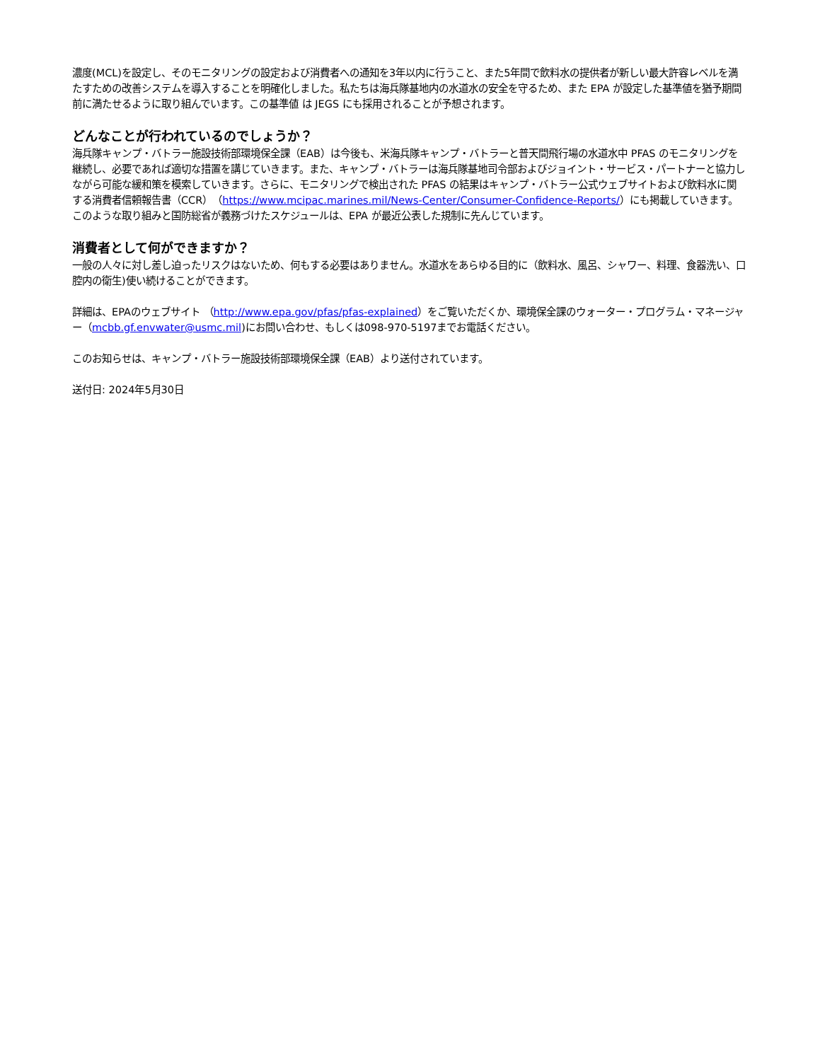濃度(MCL)を設定し、そのモニタリングの設定および消費者への通知を3年以内に行うこと、また5年間で飲料水の提供者が新しい最大許容レベルを満たすための改善システムを導入することを明確化しました。私たちは海兵隊基地内の水道水の安全を守るため、また EPA が設定した基準値を猶予期間前に満たせるように取り組んでいます。この基準値 は JEGS にも採用されることが予想されます。
どんなことが行われているのでしょうか？
海兵隊キャンプ・バトラー施設技術部環境保全課（EAB）は今後も、米海兵隊キャンプ・バトラーと普天間飛行場の水道水中 PFAS のモニタリングを継続し、必要であれば適切な措置を講じていきます。また、キャンプ・バトラーは海兵隊基地司令部およびジョイント・サービス・パートナーと協力しながら可能な緩和策を模索していきます。さらに、モニタリングで検出された PFAS の結果はキャンプ・バトラー公式ウェブサイトおよび飲料水に関する消費者信頼報告書（CCR）（https://www.mcipac.marines.mil/News-Center/Consumer-Confidence-Reports/）にも掲載していきます。このような取り組みと国防総省が義務づけたスケジュールは、EPA が最近公表した規制に先んじています。
消費者として何ができますか？
一般の人々に対し差し迫ったリスクはないため、何もする必要はありません。水道水をあらゆる目的に（飲料水、風呂、シャワー、料理、食器洗い、口腔内の衛生)使い続けることができます。
詳細は、EPAのウェブサイト （http://www.epa.gov/pfas/pfas-explained）をご覧いただくか、環境保全課のウォーター・プログラム・マネージャー（mcbb.gf.envwater@usmc.mil)にお問い合わせ、もしくは098-970-5197までお電話ください。
このお知らせは、キャンプ・バトラー施設技術部環境保全課（EAB）より送付されています。
送付日: 2024年5月30日